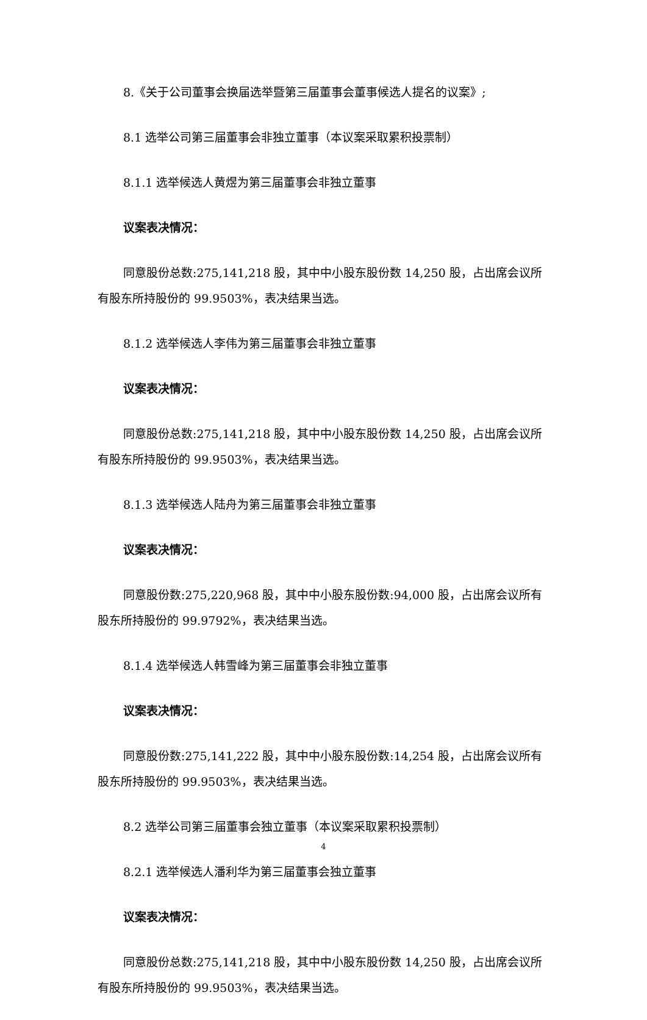8.《关于公司董事会换届选举暨第三届董事会董事候选人提名的议案》;
8.1 选举公司第三届董事会非独立董事（本议案采取累积投票制）
8.1.1 选举候选人黄煜为第三届董事会非独立董事
议案表决情况：
同意股份总数:275,141,218 股，其中中小股东股份数 14,250 股，占出席会议所有股东所持股份的 99.9503%，表决结果当选。
8.1.2 选举候选人李伟为第三届董事会非独立董事
议案表决情况：
同意股份总数:275,141,218 股，其中中小股东股份数 14,250 股，占出席会议所有股东所持股份的 99.9503%，表决结果当选。
8.1.3 选举候选人陆舟为第三届董事会非独立董事
议案表决情况：
同意股份数:275,220,968 股，其中中小股东股份数:94,000 股，占出席会议所有股东所持股份的 99.9792%，表决结果当选。
8.1.4 选举候选人韩雪峰为第三届董事会非独立董事
议案表决情况：
同意股份数:275,141,222 股，其中中小股东股份数:14,254 股，占出席会议所有股东所持股份的 99.9503%，表决结果当选。
8.2 选举公司第三届董事会独立董事（本议案采取累积投票制）
8.2.1 选举候选人潘利华为第三届董事会独立董事
议案表决情况：
同意股份总数:275,141,218 股，其中中小股东股份数 14,250 股，占出席会议所有股东所持股份的 99.9503%，表决结果当选。
4